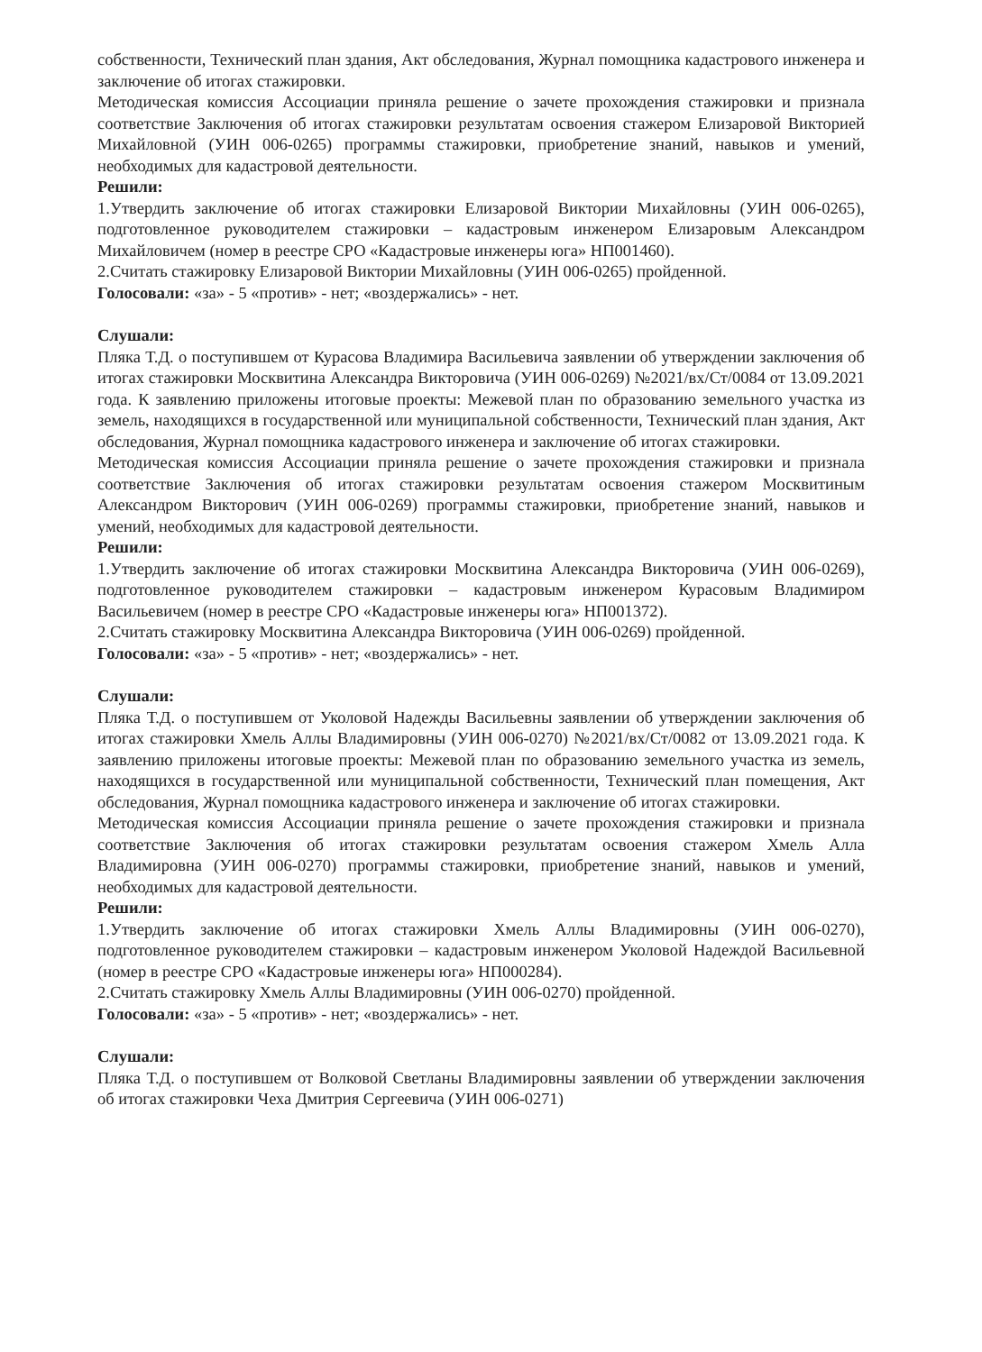собственности, Технический план здания, Акт обследования, Журнал помощника кадастрового инженера и заключение об итогах стажировки.
Методическая комиссия Ассоциации приняла решение о зачете прохождения стажировки и признала соответствие Заключения об итогах стажировки результатам освоения стажером Елизаровой Викторией Михайловной (УИН 006-0265) программы стажировки, приобретение знаний, навыков и умений, необходимых для кадастровой деятельности.
Решили:
1.Утвердить заключение об итогах стажировки Елизаровой Виктории Михайловны (УИН 006-0265), подготовленное руководителем стажировки – кадастровым инженером Елизаровым Александром Михайловичем (номер в реестре СРО «Кадастровые инженеры юга» НП001460).
2.Считать стажировку Елизаровой Виктории Михайловны (УИН 006-0265) пройденной.
Голосовали: «за» - 5 «против» - нет; «воздержались» - нет.
Слушали:
Пляка Т.Д. о поступившем от Курасова Владимира Васильевича заявлении об утверждении заключения об итогах стажировки Москвитина Александра Викторовича (УИН 006-0269) №2021/вх/Ст/0084 от 13.09.2021 года. К заявлению приложены итоговые проекты: Межевой план по образованию земельного участка из земель, находящихся в государственной или муниципальной собственности, Технический план здания, Акт обследования, Журнал помощника кадастрового инженера и заключение об итогах стажировки.
Методическая комиссия Ассоциации приняла решение о зачете прохождения стажировки и признала соответствие Заключения об итогах стажировки результатам освоения стажером Москвитиным Александром Викторович (УИН 006-0269) программы стажировки, приобретение знаний, навыков и умений, необходимых для кадастровой деятельности.
Решили:
1.Утвердить заключение об итогах стажировки Москвитина Александра Викторовича (УИН 006-0269), подготовленное руководителем стажировки – кадастровым инженером Курасовым Владимиром Васильевичем (номер в реестре СРО «Кадастровые инженеры юга» НП001372).
2.Считать стажировку Москвитина Александра Викторовича (УИН 006-0269) пройденной.
Голосовали: «за» - 5 «против» - нет; «воздержались» - нет.
Слушали:
Пляка Т.Д. о поступившем от Уколовой Надежды Васильевны заявлении об утверждении заключения об итогах стажировки Хмель Аллы Владимировны (УИН 006-0270) №2021/вх/Ст/0082 от 13.09.2021 года. К заявлению приложены итоговые проекты: Межевой план по образованию земельного участка из земель, находящихся в государственной или муниципальной собственности, Технический план помещения, Акт обследования, Журнал помощника кадастрового инженера и заключение об итогах стажировки.
Методическая комиссия Ассоциации приняла решение о зачете прохождения стажировки и признала соответствие Заключения об итогах стажировки результатам освоения стажером Хмель Алла Владимировна (УИН 006-0270) программы стажировки, приобретение знаний, навыков и умений, необходимых для кадастровой деятельности.
Решили:
1.Утвердить заключение об итогах стажировки Хмель Аллы Владимировны (УИН 006-0270), подготовленное руководителем стажировки – кадастровым инженером Уколовой Надеждой Васильевной (номер в реестре СРО «Кадастровые инженеры юга» НП000284).
2.Считать стажировку Хмель Аллы Владимировны (УИН 006-0270) пройденной.
Голосовали: «за» - 5 «против» - нет; «воздержались» - нет.
Слушали:
Пляка Т.Д. о поступившем от Волковой Светланы Владимировны заявлении об утверждении заключения об итогах стажировки Чеха Дмитрия Сергеевича (УИН 006-0271)